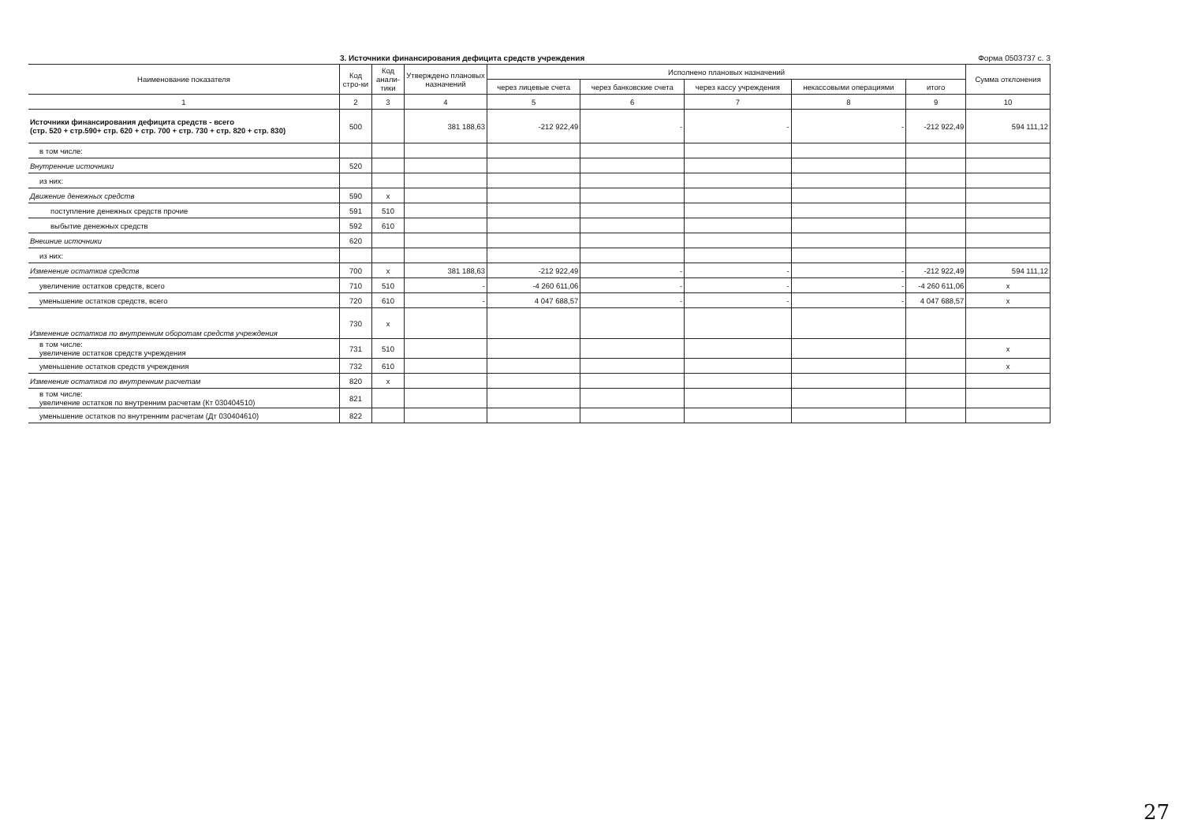3. Источники финансирования дефицита средств учреждения
Форма 0503737 с. 3
| Наименование показателя | Код стро-ки | Код анали-тики | Утверждено плановых назначений | Исполнено плановых назначений | | | | | Сумма отклонения |
| --- | --- | --- | --- | --- | --- | --- | --- | --- | --- |
| | | | | через лицевые счета | через банковские счета | через кассу учреждения | некассовыми операциями | итого | |
| 1 | 2 | 3 | 4 | 5 | 6 | 7 | 8 | 9 | 10 |
| Источники финансирования дефицита средств - всего (стр. 520 + стр.590+ стр. 620 + стр. 700 + стр. 730 + стр. 820 + стр. 830) | 500 | | 381 188,63 | -212 922,49 | - | - | - | -212 922,49 | 594 111,12 |
| в том числе: | | | | | | | | | |
| Внутренние источники | 520 | | | | | | | | |
| из них: | | | | | | | | | |
| Движение денежных средств | 590 | x | | | | | | | |
| поступление денежных средств прочие | 591 | 510 | | | | | | | |
| выбытие денежных средств | 592 | 610 | | | | | | | |
| Внешние источники | 620 | | | | | | | | |
| из них: | | | | | | | | | |
| Изменение остатков средств | 700 | x | 381 188,63 | -212 922,49 | - | - | - | -212 922,49 | 594 111,12 |
| увеличение остатков средств, всего | 710 | 510 | - | -4 260 611,06 | - | - | - | -4 260 611,06 | x |
| уменьшение остатков средств, всего | 720 | 610 | - | 4 047 688,57 | - | - | - | 4 047 688,57 | x |
| Изменение остатков по внутренним оборотам средств учреждения | 730 | x | | | | | | | |
| в том числе: увеличение остатков средств учреждения | 731 | 510 | | | | | | | x |
| уменьшение остатков средств учреждения | 732 | 610 | | | | | | | x |
| Изменение остатков по внутренним расчетам | 820 | x | | | | | | | |
| в том числе: увеличение остатков по внутренним расчетам (Кт 030404510) | 821 | | | | | | | | |
| уменьшение остатков по внутренним расчетам (Дт 030404610) | 822 | | | | | | | | |
27